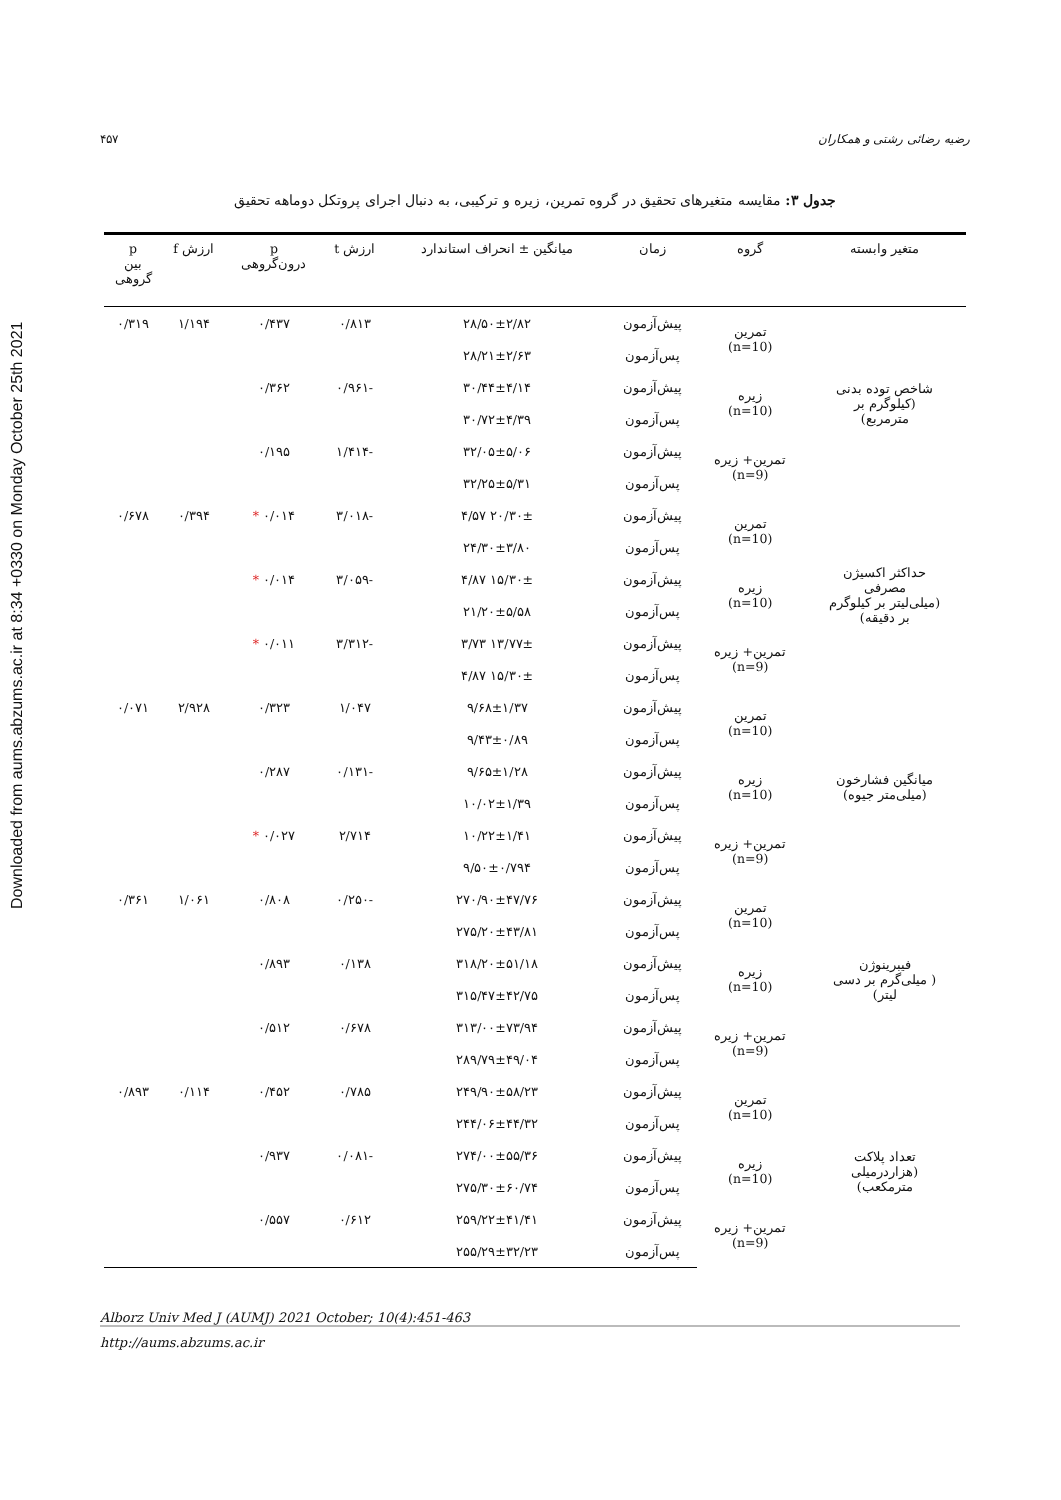Downloaded from aums.abzums.ac.ir at 8:34 +0330 on Monday October 25th 2021
رضیه رضائی رشتی و همکاران ۴۵۷
جدول ۳: مقایسه متغیرهای تحقیق در گروه تمرین، زیره و ترکیبی، به دنبال اجرای پروتکل دوماهه تحقیق
| متغیر وابسته | گروه | زمان | میانگین ± انحراف استاندارد | ارزش t | p درون‌گروهی | ارزش f | p بین گروهی |
| --- | --- | --- | --- | --- | --- | --- | --- |
| شاخص توده بدنی (کیلوگرم بر مترمربع) | تمرین (n=10) | پیش‌آزمون | ۲۸/۵۰±۲/۸۲ | ۰/۸۱۳ | ۰/۴۳۷ | ۱/۱۹۴ | ۰/۳۱۹ |
| | | پس‌آزمون | ۲۸/۲۱±۲/۶۳ | | | | |
| | زیره (n=10) | پیش‌آزمون | ۳۰/۴۴±۴/۱۴ | -۰/۹۶۱ | ۰/۳۶۲ | | |
| | | پس‌آزمون | ۳۰/۷۲±۴/۳۹ | | | | |
| | تمرین+ زیره (n=9) | پیش‌آزمون | ۳۲/۰۵±۵/۰۶ | -۱/۴۱۴ | ۰/۱۹۵ | | |
| | | پس‌آزمون | ۳۲/۲۵±۵/۳۱ | | | | |
| حداکثر اکسیژن مصرفی (میلی‌لیتر بر کیلوگرم بر دقیقه) | تمرین (n=10) | پیش‌آزمون | ۲۰/۳۰± ۴/۵۷ | -۳/۰۱۸ | ۰/۰۱۴ * | ۰/۳۹۴ | ۰/۶۷۸ |
| | | پس‌آزمون | ۲۴/۳۰±۳/۸۰ | | | | |
| | زیره (n=10) | پیش‌آزمون | ۱۵/۳۰± ۴/۸۷ | -۳/۰۵۹ | ۰/۰۱۴ * | | |
| | | پس‌آزمون | ۲۱/۲۰±۵/۵۸ | | | | |
| | تمرین+ زیره (n=9) | پیش‌آزمون | ۱۳/۷۷± ۳/۷۳ | -۳/۳۱۲ | ۰/۰۱۱ * | | |
| | | پس‌آزمون | ۱۵/۳۰± ۴/۸۷ | | | | |
| میانگین فشارخون (میلی‌متر جیوه) | تمرین (n=10) | پیش‌آزمون | ۹/۶۸±۱/۳۷ | ۱/۰۴۷ | ۰/۳۲۳ | ۲/۹۲۸ | ۰/۰۷۱ |
| | | پس‌آزمون | ۹/۴۳±۰/۸۹ | | | | |
| | زیره (n=10) | پیش‌آزمون | ۹/۶۵±۱/۲۸ | -۰/۱۳۱ | ۰/۲۸۷ | | |
| | | پس‌آزمون | ۱۰/۰۲±۱/۳۹ | | | | |
| | تمرین+ زیره (n=9) | پیش‌آزمون | ۱۰/۲۲±۱/۴۱ | ۲/۷۱۴ | ۰/۰۲۷ * | | |
| | | پس‌آزمون | ۹/۵۰±۰/۷۹۴ | | | | |
| فیبرینوژن ( میلی‌گرم بر دسی لیتر) | تمرین (n=10) | پیش‌آزمون | ۲۷۰/۹۰±۴۷/۷۶ | -۰/۲۵۰ | ۰/۸۰۸ | ۱/۰۶۱ | ۰/۳۶۱ |
| | | پس‌آزمون | ۲۷۵/۲۰±۴۳/۸۱ | | | | |
| | زیره (n=10) | پیش‌آزمون | ۳۱۸/۲۰±۵۱/۱۸ | ۰/۱۳۸ | ۰/۸۹۳ | | |
| | | پس‌آزمون | ۳۱۵/۴۷±۴۲/۷۵ | | | | |
| | تمرین+ زیره (n=9) | پیش‌آزمون | ۳۱۳/۰۰±۷۳/۹۴ | ۰/۶۷۸ | ۰/۵۱۲ | | |
| | | پس‌آزمون | ۲۸۹/۷۹±۴۹/۰۴ | | | | |
| تعداد پلاکت (هزاردرمیلی مترمکعب) | تمرین (n=10) | پیش‌آزمون | ۲۴۹/۹۰±۵۸/۲۳ | ۰/۷۸۵ | ۰/۴۵۲ | ۰/۱۱۴ | ۰/۸۹۳ |
| | | پس‌آزمون | ۲۴۴/۰۶±۴۴/۳۲ | | | | |
| | زیره (n=10) | پیش‌آزمون | ۲۷۴/۰۰±۵۵/۳۶ | -۰/۰۸۱ | ۰/۹۳۷ | | |
| | | پس‌آزمون | ۲۷۵/۳۰±۶۰/۷۴ | | | | |
| | تمرین+ زیره (n=9) | پیش‌آزمون | ۲۵۹/۲۲±۴۱/۴۱ | ۰/۶۱۲ | ۰/۵۵۷ | | |
| | | پس‌آزمون | ۲۵۵/۲۹±۳۲/۲۳ | | | | |
Alborz Univ Med J (AUMJ) 2021 October; 10(4):451-463
http://aums.abzums.ac.ir